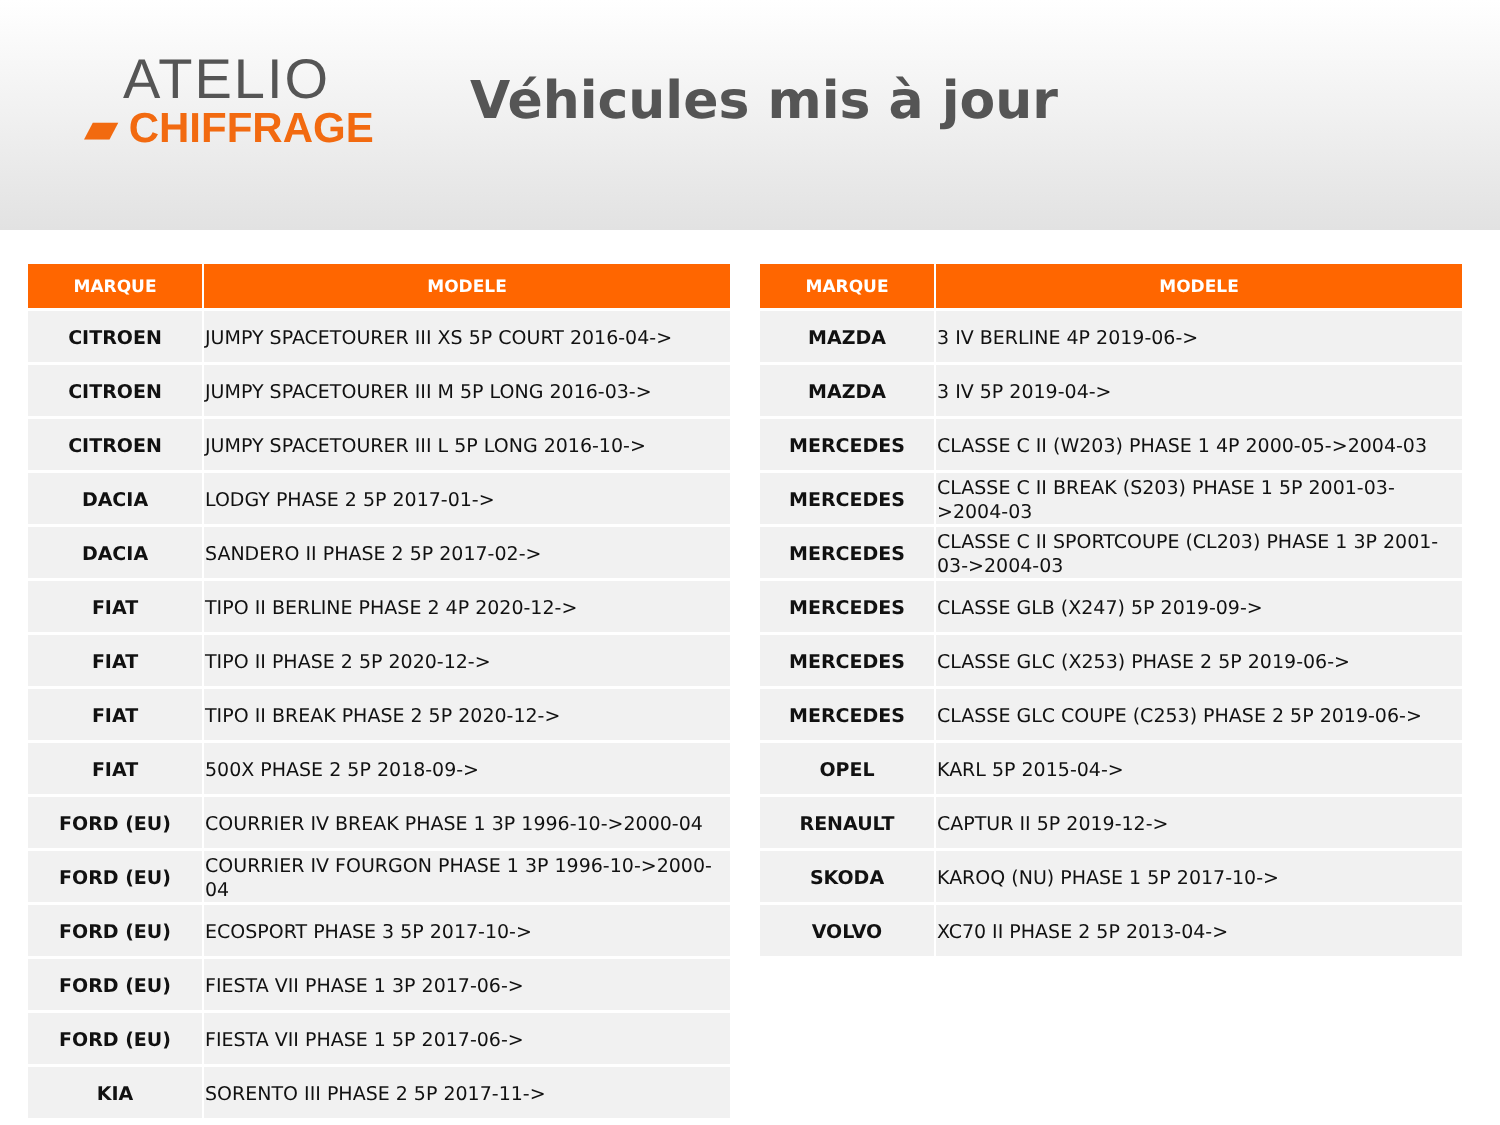ATELIO
▰ CHIFFRAGE
Véhicules mis à jour
| MARQUE | MODELE |
| --- | --- |
| CITROEN | JUMPY SPACETOURER III XS 5P COURT 2016-04-> |
| CITROEN | JUMPY SPACETOURER III M 5P LONG 2016-03-> |
| CITROEN | JUMPY SPACETOURER III L 5P LONG 2016-10-> |
| DACIA | LODGY PHASE 2 5P 2017-01-> |
| DACIA | SANDERO II PHASE 2 5P 2017-02-> |
| FIAT | TIPO II BERLINE PHASE 2 4P 2020-12-> |
| FIAT | TIPO II PHASE 2 5P 2020-12-> |
| FIAT | TIPO II BREAK PHASE 2 5P 2020-12-> |
| FIAT | 500X PHASE 2 5P 2018-09-> |
| FORD (EU) | COURRIER IV BREAK PHASE 1 3P 1996-10->2000-04 |
| FORD (EU) | COURRIER IV FOURGON PHASE 1 3P 1996-10->2000-04 |
| FORD (EU) | ECOSPORT PHASE 3 5P 2017-10-> |
| FORD (EU) | FIESTA VII PHASE 1 3P 2017-06-> |
| FORD (EU) | FIESTA VII PHASE 1 5P 2017-06-> |
| KIA | SORENTO III PHASE 2 5P 2017-11-> |
| MARQUE | MODELE |
| --- | --- |
| MAZDA | 3 IV BERLINE 4P 2019-06-> |
| MAZDA | 3 IV 5P 2019-04-> |
| MERCEDES | CLASSE C II (W203) PHASE 1 4P 2000-05->2004-03 |
| MERCEDES | CLASSE C II BREAK (S203) PHASE 1 5P 2001-03->2004-03 |
| MERCEDES | CLASSE C II SPORTCOUPE (CL203) PHASE 1 3P 2001-03->2004-03 |
| MERCEDES | CLASSE GLB (X247) 5P 2019-09-> |
| MERCEDES | CLASSE GLC (X253) PHASE 2 5P 2019-06-> |
| MERCEDES | CLASSE GLC COUPE (C253) PHASE 2 5P 2019-06-> |
| OPEL | KARL 5P 2015-04-> |
| RENAULT | CAPTUR II 5P 2019-12-> |
| SKODA | KAROQ (NU) PHASE 1 5P 2017-10-> |
| VOLVO | XC70 II PHASE 2 5P 2013-04-> |